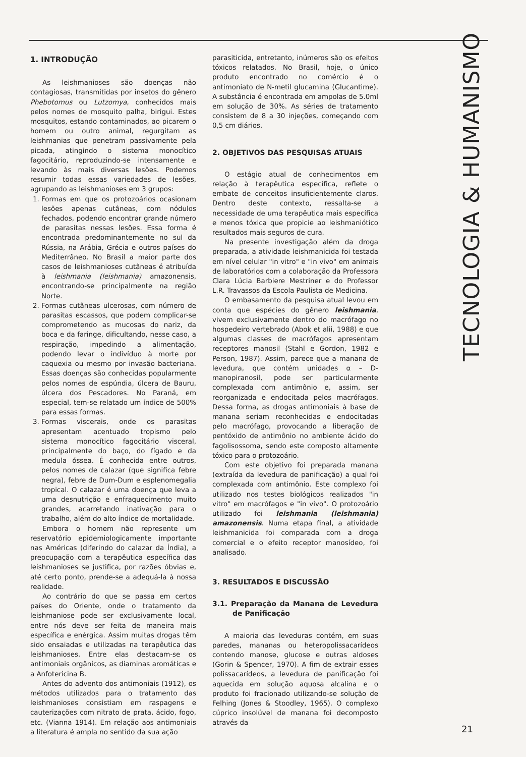TECNOLOGIA & HUMANISMO
1. INTRODUÇÃO
As leishmanioses são doenças não contagiosas, transmitidas por insetos do gênero Phebotomus ou Lutzomya, conhecidos mais pelos nomes de mosquito palha, birigui. Estes mosquitos, estando contaminados, ao picarem o homem ou outro animal, regurgitam as leishmanias que penetram passivamente pela picada, atingindo o sistema monocítico fagocitário, reproduzindo-se intensamente e levando às mais diversas lesões. Podemos resumir todas essas variedades de lesões, agrupando as leishmanioses em 3 grupos:
1. Formas em que os protozoários ocasionam lesões apenas cutâneas, com nódulos fechados, podendo encontrar grande número de parasitas nessas lesões. Essa forma é encontrada predominantemente no sul da Rússia, na Arábia, Grécia e outros países do Mediterrâneo. No Brasil a maior parte dos casos de leishmanioses cutâneas é atribuída à leishmania (leishmania) amazonensis, encontrando-se principalmente na região Norte.
2. Formas cutâneas ulcerosas, com número de parasitas escassos, que podem complicar-se comprometendo as mucosas do nariz, da boca e da faringe, dificultando, nesse caso, a respiração, impedindo a alimentação, podendo levar o indivíduo à morte por caquexia ou mesmo por invasão bacteriana. Essas doenças são conhecidas popularmente pelos nomes de espúndia, úlcera de Bauru, úlcera dos Pescadores. No Paraná, em especial, tem-se relatado um índice de 500% para essas formas.
3. Formas viscerais, onde os parasitas apresentam acentuado tropismo pelo sistema monocítico fagocitário visceral, principalmente do baço, do fígado e da medula óssea. É conhecida entre outros, pelos nomes de calazar (que significa febre negra), febre de Dum-Dum e esplenomegalia tropical. O calazar é uma doença que leva a uma desnutrição e enfraquecimento muito grandes, acarretando inativação para o trabalho, além do alto índice de mortalidade.
Embora o homem não represente um reservatório epidemiologicamente importante nas Américas (diferindo do calazar da Índia), a preocupação com a terapêutica específica das leishmanioses se justifica, por razões óbvias e, até certo ponto, prende-se a adequá-la à nossa realidade.
Ao contrário do que se passa em certos países do Oriente, onde o tratamento da leishmaniose pode ser exclusivamente local, entre nós deve ser feita de maneira mais específica e enérgica. Assim muitas drogas têm sido ensaiadas e utilizadas na terapêutica das leishmanioses. Entre elas destacam-se os antimoniais orgânicos, as diaminas aromáticas e a Anfotericina B.
Antes do advento dos antimoniais (1912), os métodos utilizados para o tratamento das leishmanioses consistiam em raspagens e cauterizações com nitrato de prata, ácido, fogo, etc. (Vianna 1914). Em relação aos antimoniais a literatura é ampla no sentido da sua ação
parasiticida, entretanto, inúmeros são os efeitos tóxicos relatados. No Brasil, hoje, o único produto encontrado no comércio é o antimoniato de N-metil glucamina (Glucantime). A substância é encontrada em ampolas de 5.0ml em solução de 30%. As séries de tratamento consistem de 8 a 30 injeções, começando com 0,5 cm diários.
2. OBJETIVOS DAS PESQUISAS ATUAIS
O estágio atual de conhecimentos em relação à terapêutica específica, reflete o embate de conceitos insuficientemente claros. Dentro deste contexto, ressalta-se a necessidade de uma terapêutica mais específica e menos tóxica que propicie ao leishmaniótico resultados mais seguros de cura.
Na presente investigação além da droga preparada, a atividade leishmanicida foi testada em nível celular "in vitro" e "in vivo" em animais de laboratórios com a colaboração da Professora Clara Lúcia Barbiere Mestriner e do Professor L.R. Travassos da Escola Paulista de Medicina.
O embasamento da pesquisa atual levou em conta que espécies do gênero leishmania, vivem exclusivamente dentro do macrófago no hospedeiro vertebrado (Abok et alii, 1988) e que algumas classes de macrófagos apresentam receptores manosil (Stahl e Gordon, 1982 e Person, 1987). Assim, parece que a manana de levedura, que contém unidades α – D-manopiranosil, pode ser particularmente complexada com antimônio e, assim, ser reorganizada e endocitada pelos macrófagos. Dessa forma, as drogas antimoniais à base de manana seriam reconhecidas e endocitadas pelo macrófago, provocando a liberação de pentóxido de antimônio no ambiente ácido do fagolisossoma, sendo este composto altamente tóxico para o protozoário.
Com este objetivo foi preparada manana (extraída da levedura de panificação) a qual foi complexada com antimônio. Este complexo foi utilizado nos testes biológicos realizados "in vitro" em macrófagos e "in vivo". O protozoário utilizado foi leishmania (leishmania) amazonensis. Numa etapa final, a atividade leishmanicida foi comparada com a droga comercial e o efeito receptor manosídeo, foi analisado.
3. RESULTADOS E DISCUSSÃO
3.1. Preparação da Manana de Levedura de Panificação
A maioria das leveduras contém, em suas paredes, mananas ou heteropolissacarídeos contendo manose, glucose e outras aldoses (Gorin & Spencer, 1970). A fim de extrair esses polissacarídeos, a levedura de panificação foi aquecida em solução aquosa alcalina e o produto foi fracionado utilizando-se solução de Felhing (Jones & Stoodley, 1965). O complexo cúprico insolúvel de manana foi decomposto através da
21